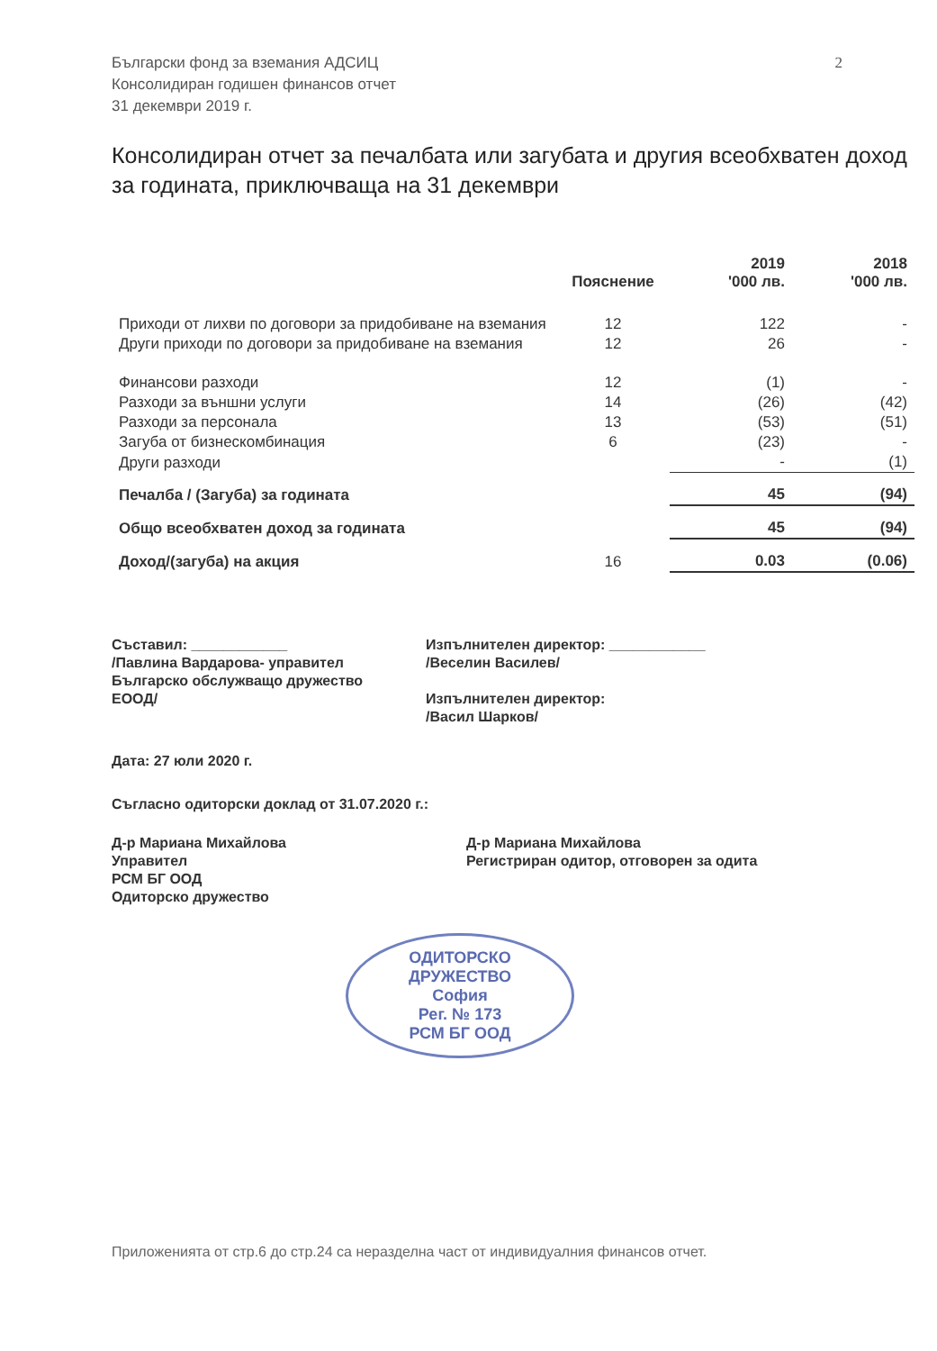Български фонд за вземания АДСИЦ
Консолидиран годишен финансов отчет
31 декември 2019 г.
2
Консолидиран отчет за печалбата или загубата и другия всеобхватен доход за годината, приключваща на 31 декември
| | Пояснение | 2019 '000 лв. | 2018 '000 лв. |
| --- | --- | --- | --- |
| Приходи от лихви по договори за придобиване на вземания | 12 | 122 | - |
| Други приходи по договори за придобиване на вземания | 12 | 26 | - |
| Финансови разходи | 12 | (1) | - |
| Разходи за външни услуги | 14 | (26) | (42) |
| Разходи за персонала | 13 | (53) | (51) |
| Загуба от бизнескомбинация | 6 | (23) | - |
| Други разходи | | - | (1) |
| Печалба / (Загуба) за годината | | 45 | (94) |
| Общо всеобхватен доход за годината | | 45 | (94) |
| Доход/(загуба) на акция | 16 | 0.03 | (0.06) |
Съставил: ____________
/Павлина Вардарова- управител
Българско обслужващо дружество
ЕООД/
Изпълнителен директор: ____________
/Веселин Василев/
Изпълнителен директор:
/Васил Шарков/
Дата: 27 юли 2020 г.
Съгласно одиторски доклад от 31.07.2020 г.:
Д-р Мариана Михайлова
Управител
РСМ БГ ООД
Одиторско дружество
Д-р Мариана Михайлова
Регистриран одитор, отговорен за одита
ОДИТОРСКО ДРУЖЕСТВО
София
Рег. № 173
РСМ БГ ООД
Приложенията от стр.6 до стр.24 са неразделна част от индивидуалния финансов отчет.